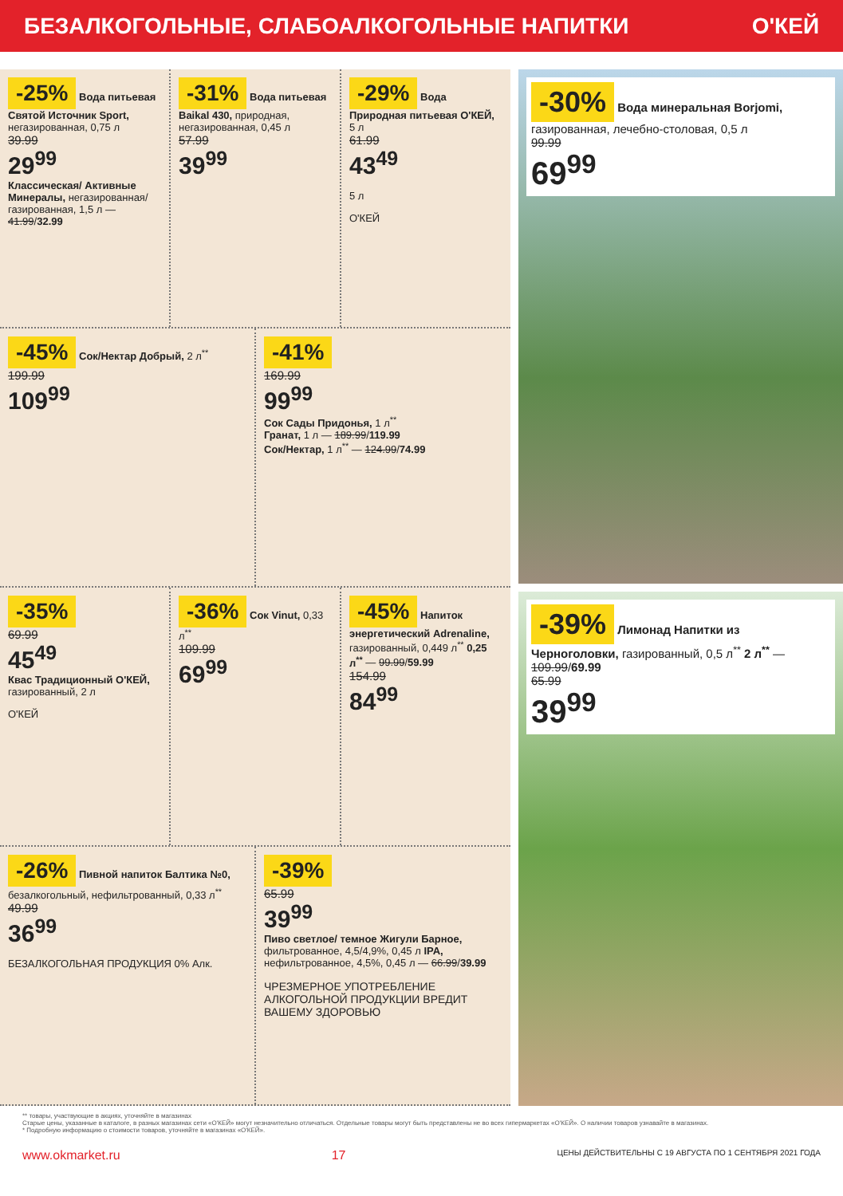БЕЗАЛКОГОЛЬНЫЕ, СЛАБОАЛКОГОЛЬНЫЕ НАПИТКИ О'КЕЙ
-25% Вода питьевая Святой Источник Sport, негазированная, 0,75 л
39.99
29<sup>99</sup>
Классическая/ Активные Минералы, негазированная/ газированная, 1,5 л — 41.99/32.99
-31% Вода питьевая Baikal 430, природная, негазированная, 0,45 л
57.99
39<sup>99</sup>
-29% Вода Природная питьевая О'КЕЙ, 5 л
61.99
43<sup>49</sup>
5 л
О'КЕЙ
-45% Сок/Нектар Добрый, 2 л<sup>**</sup>
199.99
109<sup>99</sup>
-41%
169.99
99<sup>99</sup>
Сок Сады Придонья, 1 л<sup>**</sup>
Гранат, 1 л — 189.99/119.99
Сок/Нектар, 1 л<sup>**</sup> — 124.99/74.99
-35%
69.99
45<sup>49</sup>
Квас Традиционный О'КЕЙ, газированный, 2 л
О'КЕЙ
-36% Сок Vinut, 0,33 л<sup>**</sup>
109.99
69<sup>99</sup>
-45% Напиток энергетический Adrenaline, газированный, 0,449 л<sup>**</sup> 0,25 л<sup>**</sup> — 99.99/59.99
154.99
84<sup>99</sup>
-26% Пивной напиток Балтика №0, безалкогольный, нефильтрованный, 0,33 л<sup>**</sup>
49.99
36<sup>99</sup>
БЕЗАЛКОГОЛЬНАЯ ПРОДУКЦИЯ 0% Алк.
-39%
65.99
39<sup>99</sup>
Пиво светлое/ темное Жигули Барное, фильтрованное, 4,5/4,9%, 0,45 л IPA, нефильтрованное, 4,5%, 0,45 л — 66.99/39.99
ЧРЕЗМЕРНОЕ УПОТРЕБЛЕНИЕ АЛКОГОЛЬНОЙ ПРОДУКЦИИ ВРЕДИТ ВАШЕМУ ЗДОРОВЬЮ
-30% Вода минеральная Borjomi, газированная, лечебно-столовая, 0,5 л
99.99
69<sup>99</sup>
-39% Лимонад Напитки из Черноголовки, газированный, 0,5 л<sup>**</sup> 2 л<sup>**</sup> — 109.99/69.99
65.99
39<sup>99</sup>
** товары, участвующие в акциях, уточняйте в магазинах
Старые цены, указанные в каталоге, в разных магазинах сети «О'КЕЙ» могут незначительно отличаться. Отдельные товары могут быть представлены не во всех гипермаркетах «О'КЕЙ». О наличии товаров узнавайте в магазинах.
* Подробную информацию о стоимости товаров, уточняйте в магазинах «О'КЕЙ».
www.okmarket.ru 17 ЦЕНЫ ДЕЙСТВИТЕЛЬНЫ С 19 АВГУСТА ПО 1 СЕНТЯБРЯ 2021 ГОДА